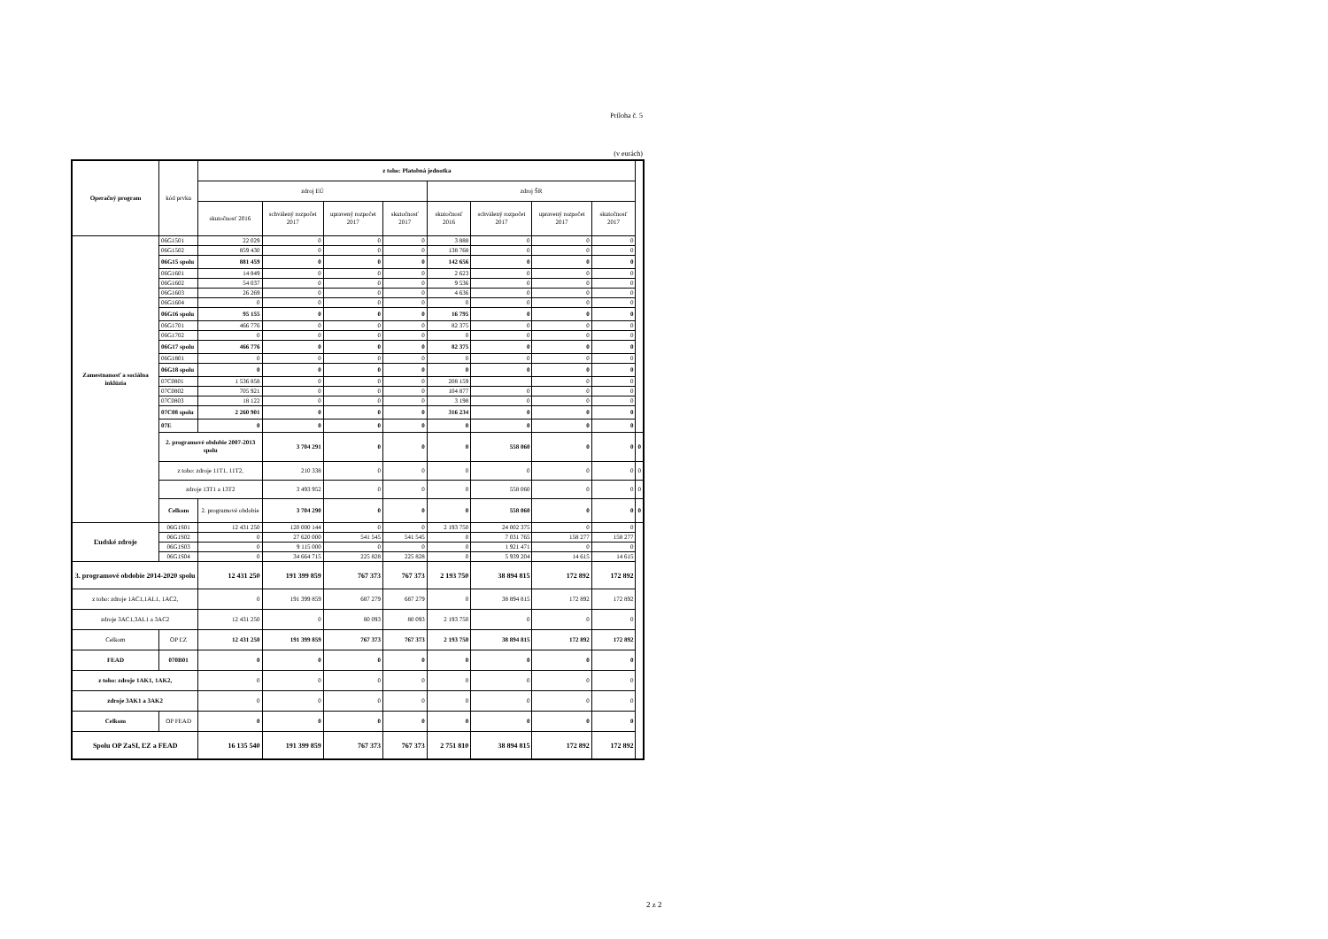Príloha č. 5
(v eurách)
| Operačný program | kód prvku | z toho: Platobná jednotka | | | | | | | | |
| --- | --- | --- | --- | --- | --- | --- | --- | --- | --- | --- |
| | | zdroj EÚ | | | | zdroj ŠR | | | | |
| | | skutočnosť 2016 | schválený rozpočet 2017 | upravený rozpočet 2017 | skutočnosť 2017 | skutočnosť 2016 | schválený rozpočet 2017 | upravený rozpočet 2017 | skutočnosť 2017 | |
| Zamestnanosť a sociálna inklúzia | 06G1501 | 22 029 | 0 | 0 | 0 | 3 888 | 0 | 0 | 0 | |
| | 06G1502 | 859 430 | 0 | 0 | 0 | 138 768 | 0 | 0 | 0 | |
| | 06G15 spolu | 881 459 | 0 | 0 | 0 | 142 656 | 0 | 0 | 0 | |
| | 06G1601 | 14 849 | 0 | 0 | 0 | 2 623 | 0 | 0 | 0 | |
| | 06G1602 | 54 037 | 0 | 0 | 0 | 9 536 | 0 | 0 | 0 | |
| | 06G1603 | 26 269 | 0 | 0 | 0 | 4 636 | 0 | 0 | 0 | |
| | 06G1604 | 0 | 0 | 0 | 0 | 0 | 0 | 0 | 0 | |
| | 06G16 spolu | 95 155 | 0 | 0 | 0 | 16 795 | 0 | 0 | 0 | |
| | 06G1701 | 466 776 | 0 | 0 | 0 | 82 375 | 0 | 0 | 0 | |
| | 06G1702 | 0 | 0 | 0 | 0 | 0 | 0 | 0 | 0 | |
| | 06G17 spolu | 466 776 | 0 | 0 | 0 | 82 375 | 0 | 0 | 0 | |
| | 06G1801 | 0 | 0 | 0 | 0 | 0 | 0 | 0 | 0 | |
| | 06G18 spolu | 0 | 0 | 0 | 0 | 0 | 0 | 0 | 0 | |
| | 07C0801 | 1 536 858 | 0 | 0 | 0 | 208 159 | | 0 | 0 | |
| | 07C0802 | 705 921 | 0 | 0 | 0 | 104 877 | 0 | 0 | 0 | |
| | 07C0803 | 18 122 | 0 | 0 | 0 | 3 198 | 0 | 0 | 0 | |
| | 07C08 spolu | 2 260 901 | 0 | 0 | 0 | 316 234 | 0 | 0 | 0 | |
| | 07E | 0 | 0 | 0 | 0 | 0 | 0 | 0 | 0 | |
| | 2. programové obdobie 2007-2013 spolu | | 3 704 291 | 0 | 0 | 0 | 558 060 | 0 | 0 | 0 |
| | z toho: zdroje 11T1, 11T2, | | 210 338 | 0 | 0 | 0 | 0 | 0 | 0 | 0 |
| | zdroje 13T1 a 13T2 | | 3 493 952 | 0 | 0 | 0 | 558 060 | 0 | 0 | 0 |
| | Celkom | 2. programové obdobie | 3 704 290 | 0 | 0 | 0 | 558 060 | 0 | 0 | 0 |
| Ľudské zdroje | 06G1S01 | 12 431 250 | 120 000 144 | 0 | 0 | 2 193 750 | 24 002 375 | 0 | 0 | |
| | 06G1S02 | 0 | 27 620 000 | 541 545 | 541 545 | 0 | 7 031 765 | 158 277 | 158 277 | |
| | 06G1S03 | 0 | 9 115 000 | 0 | 0 | 0 | 1 921 471 | 0 | 0 | |
| | 06G1S04 | 0 | 34 664 715 | 225 828 | 225 828 | 0 | 5 939 204 | 14 615 | 14 615 | |
| 3. programové obdobie 2014-2020 spolu | | 12 431 250 | 191 399 859 | 767 373 | 767 373 | 2 193 750 | 38 894 815 | 172 892 | 172 892 | |
| z toho: zdroje 1AC1,1AL1, 1AC2, | | 0 | 191 399 859 | 687 279 | 687 279 | 0 | 38 894 815 | 172 892 | 172 892 | |
| zdroje 3AC1,3AL1 a 3AC2 | | 12 431 250 | 0 | 80 093 | 80 093 | 2 193 750 | 0 | 0 | 0 | |
| Celkom | OP ĽZ | 12 431 250 | 191 399 859 | 767 373 | 767 373 | 2 193 750 | 38 894 815 | 172 892 | 172 892 | |
| FEAD | 070B01 | 0 | 0 | 0 | 0 | 0 | 0 | 0 | 0 | |
| z toho: zdroje 1AK1, 1AK2, | | 0 | 0 | 0 | 0 | 0 | 0 | 0 | 0 | |
| zdroje 3AK1 a 3AK2 | | 0 | 0 | 0 | 0 | 0 | 0 | 0 | 0 | |
| Celkom | OP FEAD | 0 | 0 | 0 | 0 | 0 | 0 | 0 | 0 | |
| Spolu OP ZaSI, ĽZ a FEAD | | 16 135 540 | 191 399 859 | 767 373 | 767 373 | 2 751 810 | 38 894 815 | 172 892 | 172 892 | |
2 z 2